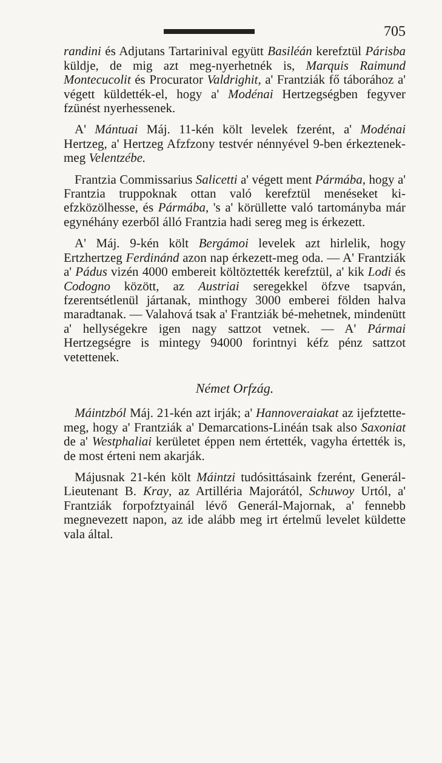705
randini és Adjutans Tartarinival együtt Basiléán kerefztül Párisba küldje, de mig azt meg-nyerhetnék is, Marquis Raimund Montecucolit és Procurator Valdrighit, a' Frantziák fő táborához a' végett küldették-el, hogy a' Modénai Hertzegségben fegyver fzünést nyerhessenek.
A' Mántuai Máj. 11-kén költ levelek fzerént, a' Modénai Hertzeg, a' Hertzeg Afzfzony testvér nénnyével 9-ben érkeztenek-meg Velentzébe.
Frantzia Commissarius Salicetti a' végett ment Pármába, hogy a' Frantzia truppoknak ottan való kerefztül menéseket ki-efzközölhesse, és Pármába, 's a' körüllette való tartományba már egynéhány ezerből álló Frantzia hadi sereg meg is érkezett.
A' Máj. 9-kén költ Bergámoi levelek azt hirlelik, hogy Ertzhertzeg Ferdinánd azon nap érkezett-meg oda. — A' Frantziák a' Pádus vizén 4000 embereit költöztették kerefztül, a' kik Lodi és Codogno között, az Austriai seregekkel öfzve tsapván, fzerentsétlenül jártanak, minthogy 3000 emberei földen halva maradtanak. — Valahová tsak a' Frantziák bé-mehetnek, mindenütt a' hellységekre igen nagy sattzot vetnek. — A' Pármai Hertzegségre is mintegy 94000 forintnyi kéfz pénz sattzot vetettenek.
Német Orfzág.
Máintzból Máj. 21-kén azt irják; a' Hannoveraiakat az ijefztette-meg, hogy a' Frantziák a' Demarcations-Linéán tsak also Saxoniat de a' Westphaliai kerületet éppen nem értették, vagyha értették is, de most érteni nem akarják.
Májusnak 21-kén költ Máintzi tudósittásaink fzerént, Generál-Lieutenant B. Kray, az Artilléria Majorától, Schuwoy Urtól, a' Frantziák forpofztyainál lévő Generál-Majornak, a' fennebb megnevezett napon, az ide alább meg irt értelmű levelet küldette vala által.